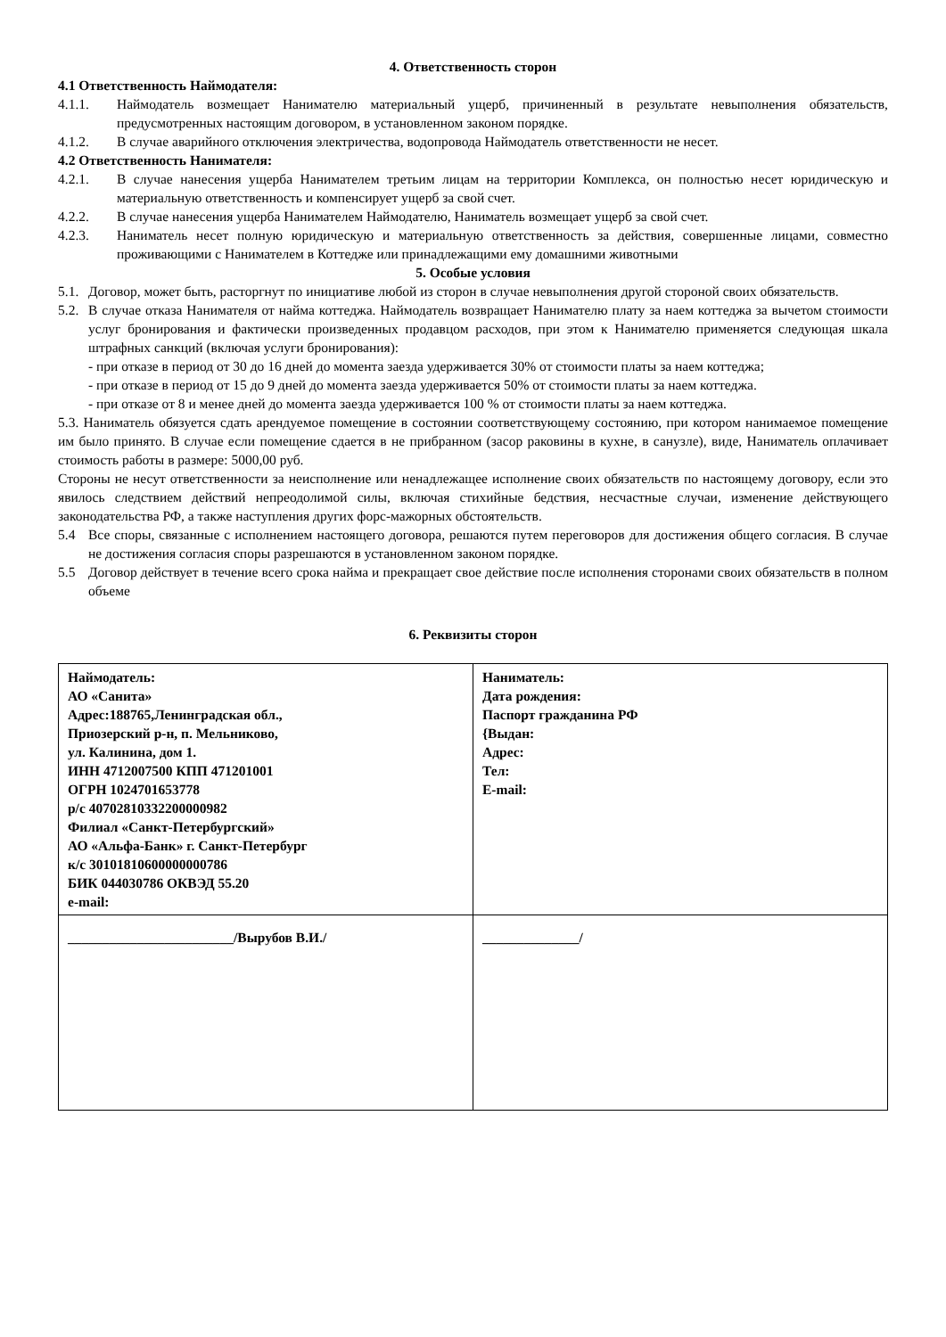4. Ответственность сторон
4.1 Ответственность Наймодателя:
4.1.1. Наймодатель возмещает Нанимателю материальный ущерб, причиненный в результате невыполнения обязательств, предусмотренных настоящим договором, в установленном законом порядке.
4.1.2. В случае аварийного отключения электричества, водопровода Наймодатель ответственности не несет.
4.2 Ответственность Нанимателя:
4.2.1. В случае нанесения ущерба Нанимателем третьим лицам на территории Комплекса, он полностью несет юридическую и материальную ответственность и компенсирует ущерб за свой счет.
4.2.2. В случае нанесения ущерба Нанимателем Наймодателю, Наниматель возмещает ущерб за свой счет.
4.2.3. Наниматель несет полную юридическую и материальную ответственность за действия, совершенные лицами, совместно проживающими с Нанимателем в Коттедже или принадлежащими ему домашними животными
5. Особые условия
5.1. Договор, может быть, расторгнут по инициативе любой из сторон в случае невыполнения другой стороной своих обязательств.
5.2. В случае отказа Нанимателя от найма коттеджа. Наймодатель возвращает Нанимателю плату за наем коттеджа за вычетом стоимости услуг бронирования и фактически произведенных продавцом расходов, при этом к Нанимателю применяется следующая шкала штрафных санкций (включая услуги бронирования):
- при отказе в период от 30 до 16 дней до момента заезда удерживается 30% от стоимости платы за наем коттеджа;
- при отказе в период от 15 до 9 дней до момента заезда удерживается 50% от стоимости платы за наем коттеджа.
- при отказе от 8 и менее дней до момента заезда удерживается 100 % от стоимости платы за наем коттеджа.
5.3. Наниматель обязуется сдать арендуемое помещение в состоянии соответствующему состоянию, при котором нанимаемое помещение им было принято. В случае если помещение сдается в не прибранном (засор раковины в кухне, в санузле), виде, Наниматель оплачивает стоимость работы в размере: 5000,00 руб.
Стороны не несут ответственности за неисполнение или ненадлежащее исполнение своих обязательств по настоящему договору, если это явилось следствием действий непреодолимой силы, включая стихийные бедствия, несчастные случаи, изменение действующего законодательства РФ, а также наступления других форс-мажорных обстоятельств.
5.4 Все споры, связанные с исполнением настоящего договора, решаются путем переговоров для достижения общего согласия. В случае не достижения согласия споры разрешаются в установленном законом порядке.
5.5 Договор действует в течение всего срока найма и прекращает свое действие после исполнения сторонами своих обязательств в полном объеме
6. Реквизиты сторон
| Наймодатель: АО «Санита» Адрес:188765,Ленинградская обл., Приозерский р-н, п. Мельниково, ул. Калинина, дом 1. ИНН 4712007500 КПП 471201001 ОГРН 1024701653778 р/с 40702810332200000982 Филиал «Санкт-Петербургский» АО «Альфа-Банк» г. Санкт-Петербург к/с 30101810600000000786 БИК 044030786 ОКВЭД 55.20 e-mail: | Наниматель: Дата рождения: Паспорт гражданина РФ {Выдан: Адрес: Тел: E-mail: |
| ________________________/Вырубов В.И./ | ______________/ |